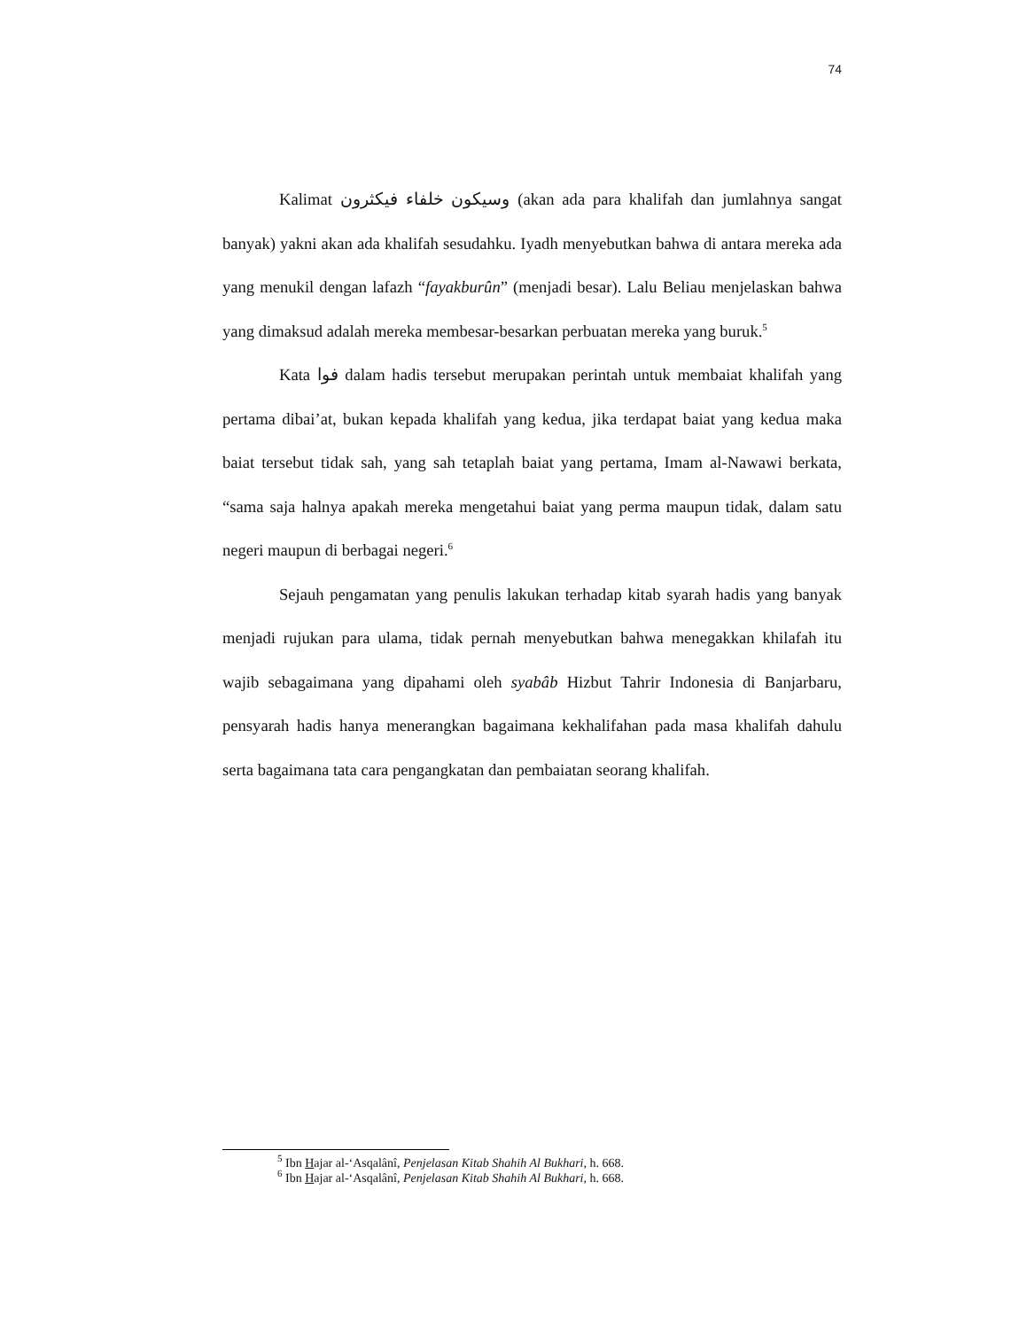74
Kalimat وسيكون خلفاء فيكثرون (akan ada para khalifah dan jumlahnya sangat banyak) yakni akan ada khalifah sesudahku. Iyadh menyebutkan bahwa di antara mereka ada yang menukil dengan lafazh “fayakburûn” (menjadi besar). Lalu Beliau menjelaskan bahwa yang dimaksud adalah mereka membesar-besarkan perbuatan mereka yang buruk.<sup>5</sup>
Kata فوا dalam hadis tersebut merupakan perintah untuk membaiat khalifah yang pertama dibai’at, bukan kepada khalifah yang kedua, jika terdapat baiat yang kedua maka baiat tersebut tidak sah, yang sah tetaplah baiat yang pertama, Imam al-Nawawi berkata, “sama saja halnya apakah mereka mengetahui baiat yang perma maupun tidak, dalam satu negeri maupun di berbagai negeri.<sup>6</sup>
Sejauh pengamatan yang penulis lakukan terhadap kitab syarah hadis yang banyak menjadi rujukan para ulama, tidak pernah menyebutkan bahwa menegakkan khilafah itu wajib sebagaimana yang dipahami oleh syabâb Hizbut Tahrir Indonesia di Banjarbaru, pensyarah hadis hanya menerangkan bagaimana kekhalifahan pada masa khalifah dahulu serta bagaimana tata cara pengangkatan dan pembaiatan seorang khalifah.
<sup>5</sup> Ibn Hajar al-‘Asqalânî, Penjelasan Kitab Shahih Al Bukhari, h. 668.
<sup>6</sup> Ibn Hajar al-‘Asqalânî, Penjelasan Kitab Shahih Al Bukhari, h. 668.